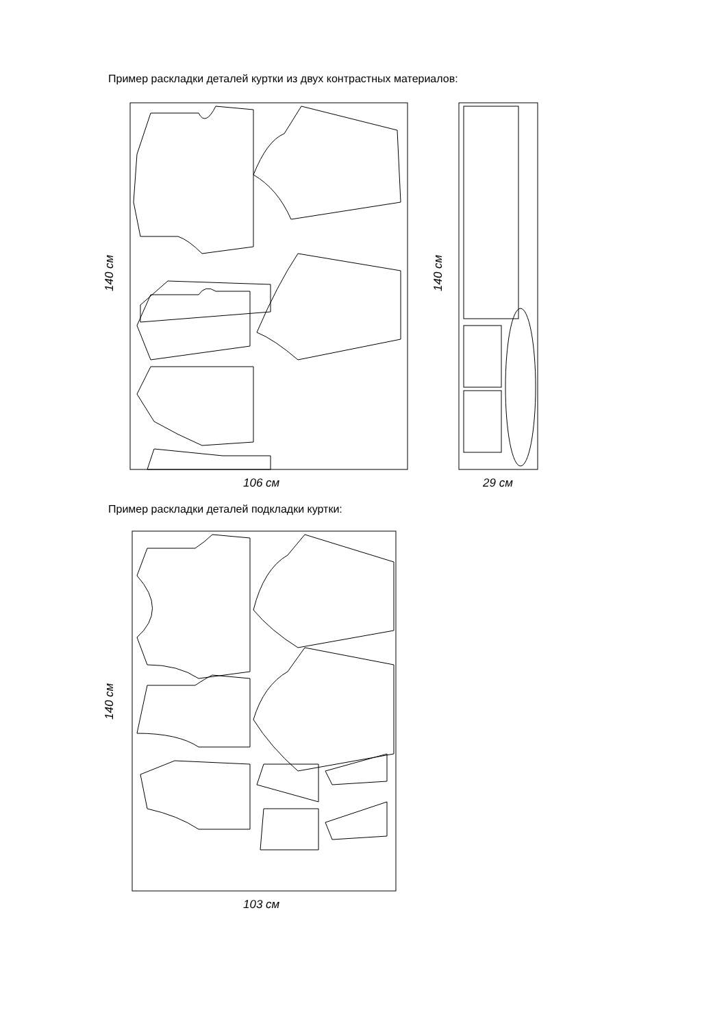Пример раскладки деталей куртки из двух контрастных материалов:
140 см
106 см
140 см
29 см
Пример раскладки деталей подкладки куртки:
140 см
103 см